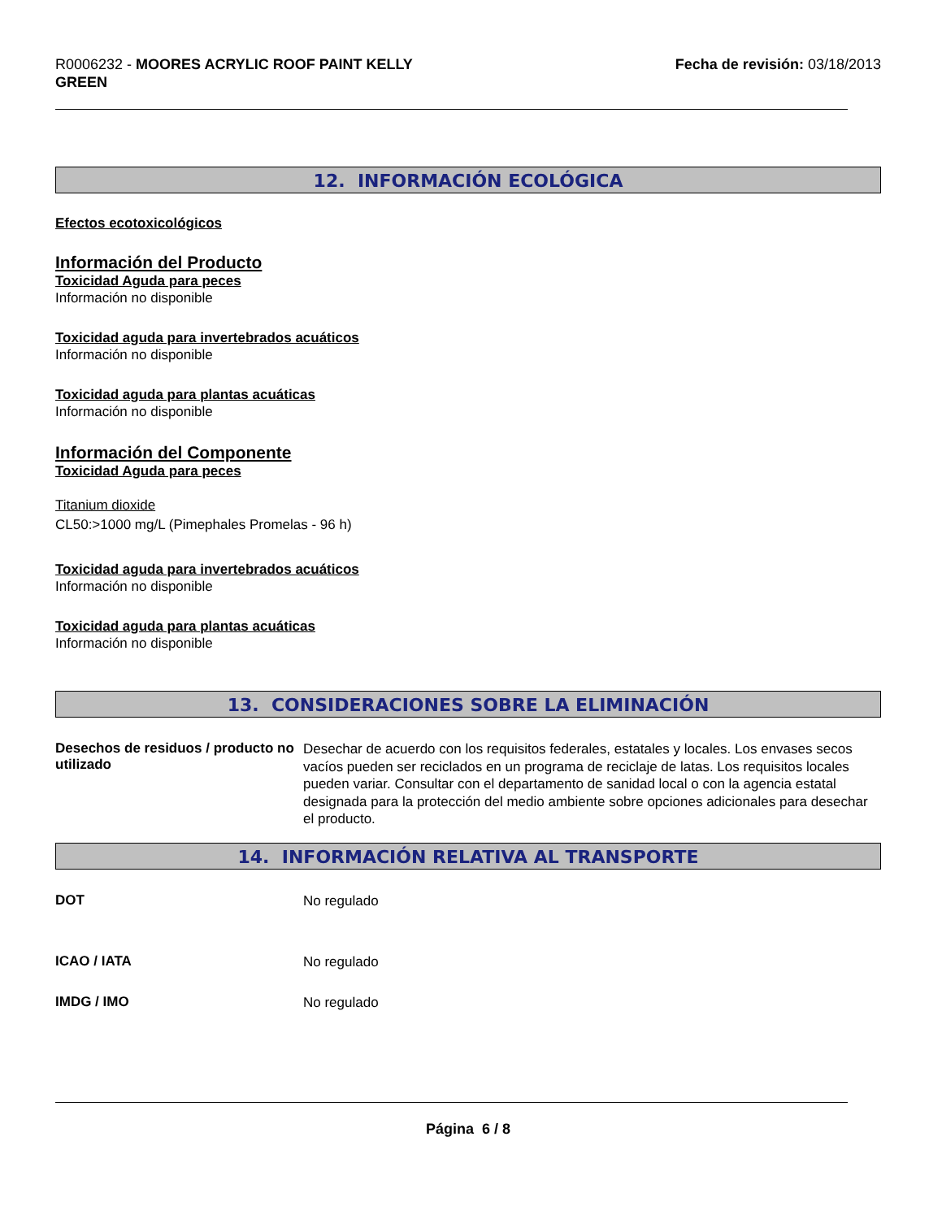R0006232 - MOORES ACRYLIC ROOF PAINT KELLY
GREEN
Fecha de revisión: 03/18/2013
12. INFORMACIÓN ECOLÓGICA
Efectos ecotoxicológicos
Información del Producto
Toxicidad Aguda para peces
Información no disponible
Toxicidad aguda para invertebrados acuáticos
Información no disponible
Toxicidad aguda para plantas acuáticas
Información no disponible
Información del Componente
Toxicidad Aguda para peces
Titanium dioxide
CL50:>1000 mg/L (Pimephales Promelas - 96 h)
Toxicidad aguda para invertebrados acuáticos
Información no disponible
Toxicidad aguda para plantas acuáticas
Información no disponible
13. CONSIDERACIONES SOBRE LA ELIMINACIÓN
Desechos de residuos / producto no utilizado
Desechar de acuerdo con los requisitos federales, estatales y locales. Los envases secos vacíos pueden ser reciclados en un programa de reciclaje de latas. Los requisitos locales pueden variar. Consultar con el departamento de sanidad local o con la agencia estatal designada para la protección del medio ambiente sobre opciones adicionales para desechar el producto.
14. INFORMACIÓN RELATIVA AL TRANSPORTE
DOT
No regulado
ICAO / IATA
No regulado
IMDG / IMO
No regulado
Página 6 / 8